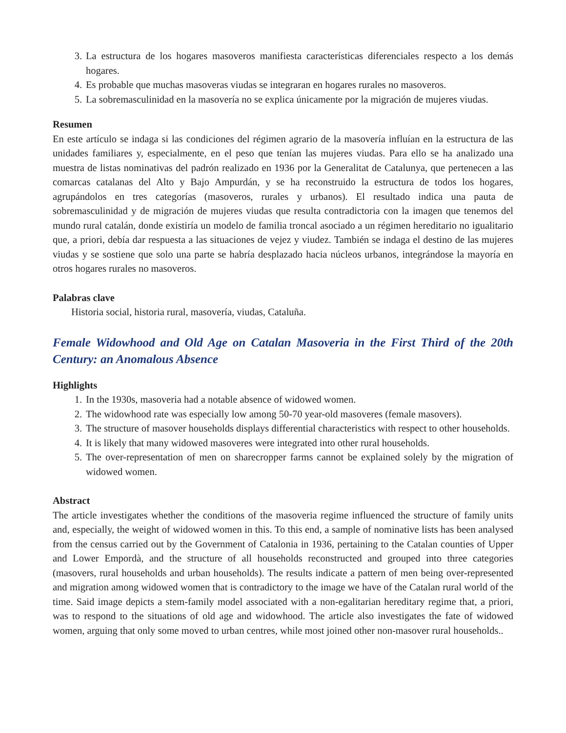3. La estructura de los hogares masoveros manifiesta características diferenciales respecto a los demás hogares.
4. Es probable que muchas masoveras viudas se integraran en hogares rurales no masoveros.
5. La sobremasculinidad en la masovería no se explica únicamente por la migración de mujeres viudas.
Resumen
En este artículo se indaga si las condiciones del régimen agrario de la masovería influían en la estructura de las unidades familiares y, especialmente, en el peso que tenían las mujeres viudas. Para ello se ha analizado una muestra de listas nominativas del padrón realizado en 1936 por la Generalitat de Catalunya, que pertenecen a las comarcas catalanas del Alto y Bajo Ampurdán, y se ha reconstruido la estructura de todos los hogares, agrupándolos en tres categorías (masoveros, rurales y urbanos). El resultado indica una pauta de sobremasculinidad y de migración de mujeres viudas que resulta contradictoria con la imagen que tenemos del mundo rural catalán, donde existiría un modelo de familia troncal asociado a un régimen hereditario no igualitario que, a priori, debía dar respuesta a las situaciones de vejez y viudez. También se indaga el destino de las mujeres viudas y se sostiene que solo una parte se habría desplazado hacia núcleos urbanos, integrándose la mayoría en otros hogares rurales no masoveros.
Palabras clave
Historia social, historia rural, masovería, viudas, Cataluña.
Female Widowhood and Old Age on Catalan Masoveria in the First Third of the 20th Century: an Anomalous Absence
Highlights
1. In the 1930s, masoveria had a notable absence of widowed women.
2. The widowhood rate was especially low among 50-70 year-old masoveres (female masovers).
3. The structure of masover households displays differential characteristics with respect to other households.
4. It is likely that many widowed masoveres were integrated into other rural households.
5. The over-representation of men on sharecropper farms cannot be explained solely by the migration of widowed women.
Abstract
The article investigates whether the conditions of the masoveria regime influenced the structure of family units and, especially, the weight of widowed women in this. To this end, a sample of nominative lists has been analysed from the census carried out by the Government of Catalonia in 1936, pertaining to the Catalan counties of Upper and Lower Empordà, and the structure of all households reconstructed and grouped into three categories (masovers, rural households and urban households). The results indicate a pattern of men being over-represented and migration among widowed women that is contradictory to the image we have of the Catalan rural world of the time. Said image depicts a stem-family model associated with a non-egalitarian hereditary regime that, a priori, was to respond to the situations of old age and widowhood. The article also investigates the fate of widowed women, arguing that only some moved to urban centres, while most joined other non-masover rural households..